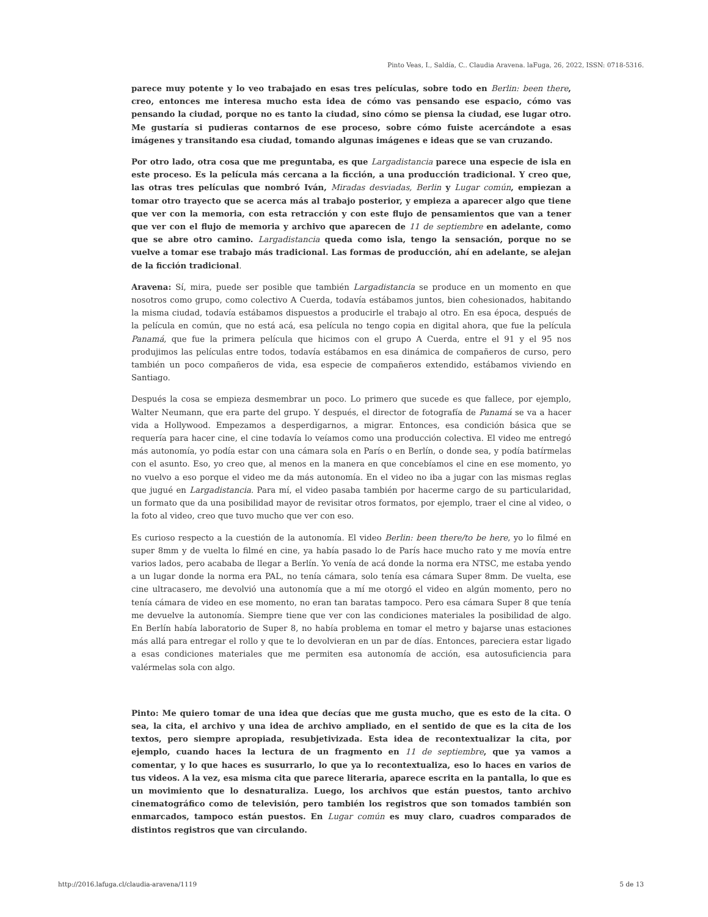Pinto Veas, I., Saldía, C.. Claudia Aravena. laFuga, 26, 2022, ISSN: 0718-5316.
parece muy potente y lo veo trabajado en esas tres películas, sobre todo en Berlin: been there, creo, entonces me interesa mucho esta idea de cómo vas pensando ese espacio, cómo vas pensando la ciudad, porque no es tanto la ciudad, sino cómo se piensa la ciudad, ese lugar otro. Me gustaría si pudieras contarnos de ese proceso, sobre cómo fuiste acercándote a esas imágenes y transitando esa ciudad, tomando algunas imágenes e ideas que se van cruzando.
Por otro lado, otra cosa que me preguntaba, es que Largadistancia parece una especie de isla en este proceso. Es la película más cercana a la ficción, a una producción tradicional. Y creo que, las otras tres películas que nombró Iván, Miradas desviadas, Berlin y Lugar común, empiezan a tomar otro trayecto que se acerca más al trabajo posterior, y empieza a aparecer algo que tiene que ver con la memoria, con esta retracción y con este flujo de pensamientos que van a tener que ver con el flujo de memoria y archivo que aparecen de 11 de septiembre en adelante, como que se abre otro camino. Largadistancia queda como isla, tengo la sensación, porque no se vuelve a tomar ese trabajo más tradicional. Las formas de producción, ahí en adelante, se alejan de la ficción tradicional.
Aravena: Sí, mira, puede ser posible que también Largadistancia se produce en un momento en que nosotros como grupo, como colectivo A Cuerda, todavía estábamos juntos, bien cohesionados, habitando la misma ciudad, todavía estábamos dispuestos a producirle el trabajo al otro. En esa época, después de la película en común, que no está acá, esa película no tengo copia en digital ahora, que fue la película Panamá, que fue la primera película que hicimos con el grupo A Cuerda, entre el 91 y el 95 nos produjimos las películas entre todos, todavía estábamos en esa dinámica de compañeros de curso, pero también un poco compañeros de vida, esa especie de compañeros extendido, estábamos viviendo en Santiago.
Después la cosa se empieza desmembrar un poco. Lo primero que sucede es que fallece, por ejemplo, Walter Neumann, que era parte del grupo. Y después, el director de fotografía de Panamá se va a hacer vida a Hollywood. Empezamos a desperdigarnos, a migrar. Entonces, esa condición básica que se requería para hacer cine, el cine todavía lo veíamos como una producción colectiva. El video me entregó más autonomía, yo podía estar con una cámara sola en París o en Berlín, o donde sea, y podía batírmelas con el asunto. Eso, yo creo que, al menos en la manera en que concebíamos el cine en ese momento, yo no vuelvo a eso porque el video me da más autonomía. En el video no iba a jugar con las mismas reglas que jugué en Largadistancia. Para mí, el video pasaba también por hacerme cargo de su particularidad, un formato que da una posibilidad mayor de revisitar otros formatos, por ejemplo, traer el cine al video, o la foto al video, creo que tuvo mucho que ver con eso.
Es curioso respecto a la cuestión de la autonomía. El video Berlin: been there/to be here, yo lo filmé en super 8mm y de vuelta lo filmé en cine, ya había pasado lo de París hace mucho rato y me movía entre varios lados, pero acababa de llegar a Berlín. Yo venía de acá donde la norma era NTSC, me estaba yendo a un lugar donde la norma era PAL, no tenía cámara, solo tenía esa cámara Super 8mm. De vuelta, ese cine ultracasero, me devolvió una autonomía que a mí me otorgó el video en algún momento, pero no tenía cámara de video en ese momento, no eran tan baratas tampoco. Pero esa cámara Super 8 que tenía me devuelve la autonomía. Siempre tiene que ver con las condiciones materiales la posibilidad de algo. En Berlín había laboratorio de Super 8, no había problema en tomar el metro y bajarse unas estaciones más allá para entregar el rollo y que te lo devolvieran en un par de días. Entonces, pareciera estar ligado a esas condiciones materiales que me permiten esa autonomía de acción, esa autosuficiencia para valérmelas sola con algo.
Pinto: Me quiero tomar de una idea que decías que me gusta mucho, que es esto de la cita. O sea, la cita, el archivo y una idea de archivo ampliado, en el sentido de que es la cita de los textos, pero siempre apropiada, resubjetivizada. Esta idea de recontextualizar la cita, por ejemplo, cuando haces la lectura de un fragmento en 11 de septiembre, que ya vamos a comentar, y lo que haces es susurrarlo, lo que ya lo recontextualiza, eso lo haces en varios de tus videos. A la vez, esa misma cita que parece literaria, aparece escrita en la pantalla, lo que es un movimiento que lo desnaturaliza. Luego, los archivos que están puestos, tanto archivo cinematográfico como de televisión, pero también los registros que son tomados también son enmarcados, tampoco están puestos. En Lugar común es muy claro, cuadros comparados de distintos registros que van circulando.
http://2016.lafuga.cl/claudia-aravena/1119 5 de 13